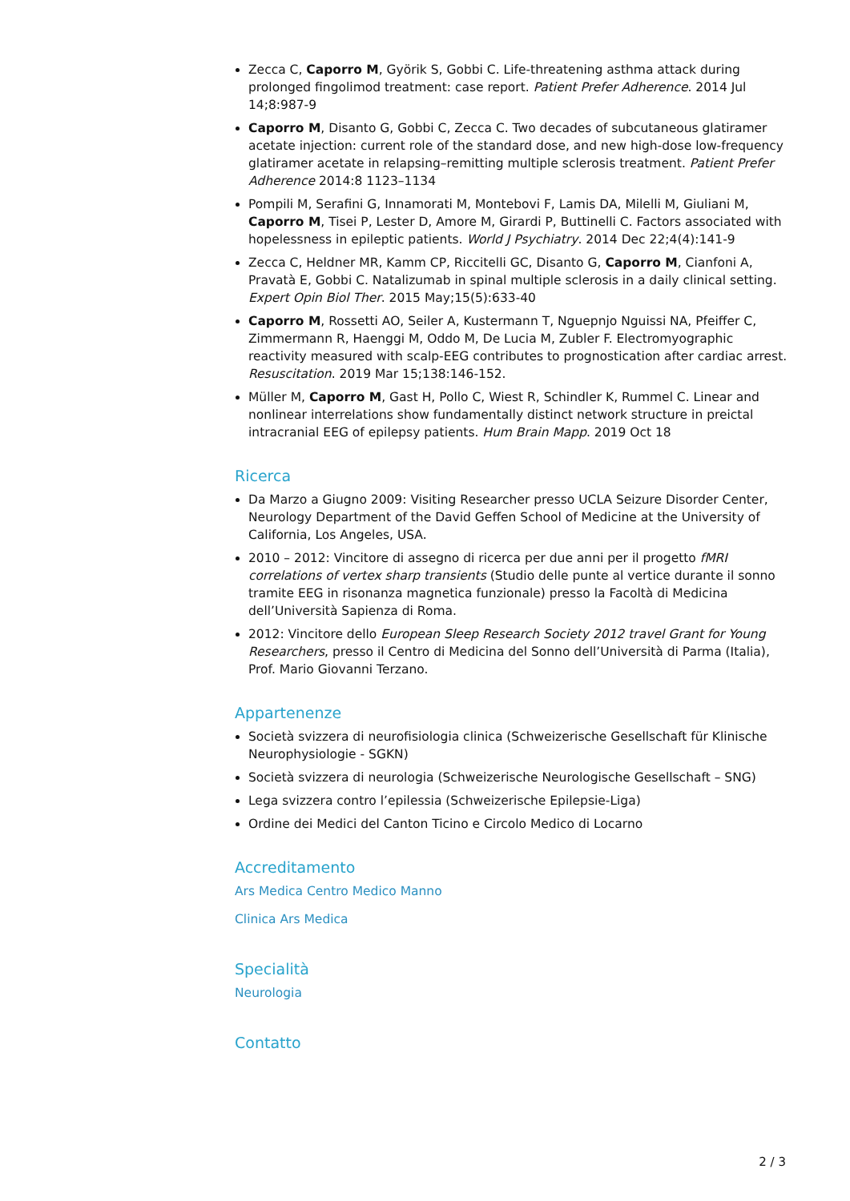Zecca C, Caporro M, Györik S, Gobbi C. Life-threatening asthma attack during prolonged fingolimod treatment: case report. Patient Prefer Adherence. 2014 Jul 14;8:987-9
Caporro M, Disanto G, Gobbi C, Zecca C. Two decades of subcutaneous glatiramer acetate injection: current role of the standard dose, and new high-dose low-frequency glatiramer acetate in relapsing–remitting multiple sclerosis treatment. Patient Prefer Adherence 2014:8 1123–1134
Pompili M, Serafini G, Innamorati M, Montebovi F, Lamis DA, Milelli M, Giuliani M, Caporro M, Tisei P, Lester D, Amore M, Girardi P, Buttinelli C. Factors associated with hopelessness in epileptic patients. World J Psychiatry. 2014 Dec 22;4(4):141-9
Zecca C, Heldner MR, Kamm CP, Riccitelli GC, Disanto G, Caporro M, Cianfoni A, Pravatà E, Gobbi C. Natalizumab in spinal multiple sclerosis in a daily clinical setting. Expert Opin Biol Ther. 2015 May;15(5):633-40
Caporro M, Rossetti AO, Seiler A, Kustermann T, Nguepnjo Nguissi NA, Pfeiffer C, Zimmermann R, Haenggi M, Oddo M, De Lucia M, Zubler F. Electromyographic reactivity measured with scalp-EEG contributes to prognostication after cardiac arrest. Resuscitation. 2019 Mar 15;138:146-152.
Müller M, Caporro M, Gast H, Pollo C, Wiest R, Schindler K, Rummel C. Linear and nonlinear interrelations show fundamentally distinct network structure in preictal intracranial EEG of epilepsy patients. Hum Brain Mapp. 2019 Oct 18
Ricerca
Da Marzo a Giugno 2009: Visiting Researcher presso UCLA Seizure Disorder Center, Neurology Department of the David Geffen School of Medicine at the University of California, Los Angeles, USA.
2010 – 2012: Vincitore di assegno di ricerca per due anni per il progetto fMRI correlations of vertex sharp transients (Studio delle punte al vertice durante il sonno tramite EEG in risonanza magnetica funzionale) presso la Facoltà di Medicina dell’Università Sapienza di Roma.
2012: Vincitore dello European Sleep Research Society 2012 travel Grant for Young Researchers, presso il Centro di Medicina del Sonno dell’Università di Parma (Italia), Prof. Mario Giovanni Terzano.
Appartenenze
Società svizzera di neurofisiologia clinica (Schweizerische Gesellschaft für Klinische Neurophysiologie - SGKN)
Società svizzera di neurologia (Schweizerische Neurologische Gesellschaft – SNG)
Lega svizzera contro l’epilessia (Schweizerische Epilepsie-Liga)
Ordine dei Medici del Canton Ticino e Circolo Medico di Locarno
Accreditamento
Ars Medica Centro Medico Manno
Clinica Ars Medica
Specialità
Neurologia
Contatto
2 / 3